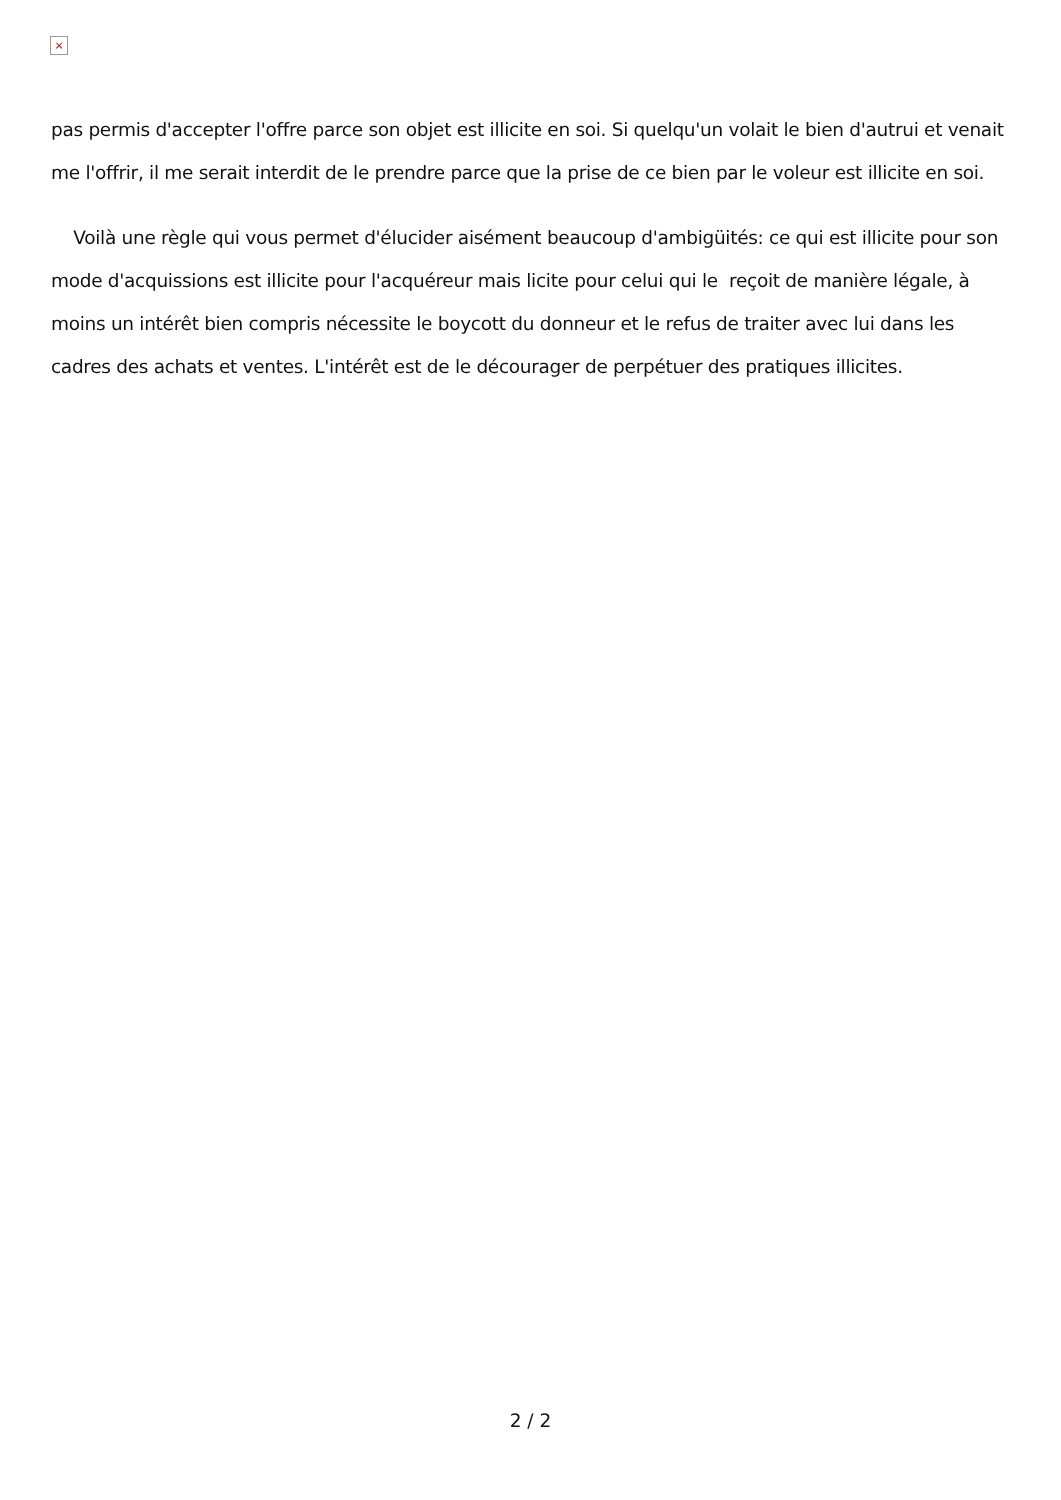×
pas permis d'accepter l'offre parce son objet est illicite en soi. Si quelqu'un volait le bien d'autrui et venait me l'offrir, il me serait interdit de le prendre parce que la prise de ce bien par le voleur est illicite en soi.
Voilà une règle qui vous permet d'élucider aisément beaucoup d'ambigüités: ce qui est illicite pour son mode d'acquissions est illicite pour l'acquéreur mais licite pour celui qui le reçoit de manière légale, à moins un intérêt bien compris nécessite le boycott du donneur et le refus de traiter avec lui dans les cadres des achats et ventes. L'intérêt est de le décourager de perpétuer des pratiques illicites.
2 / 2